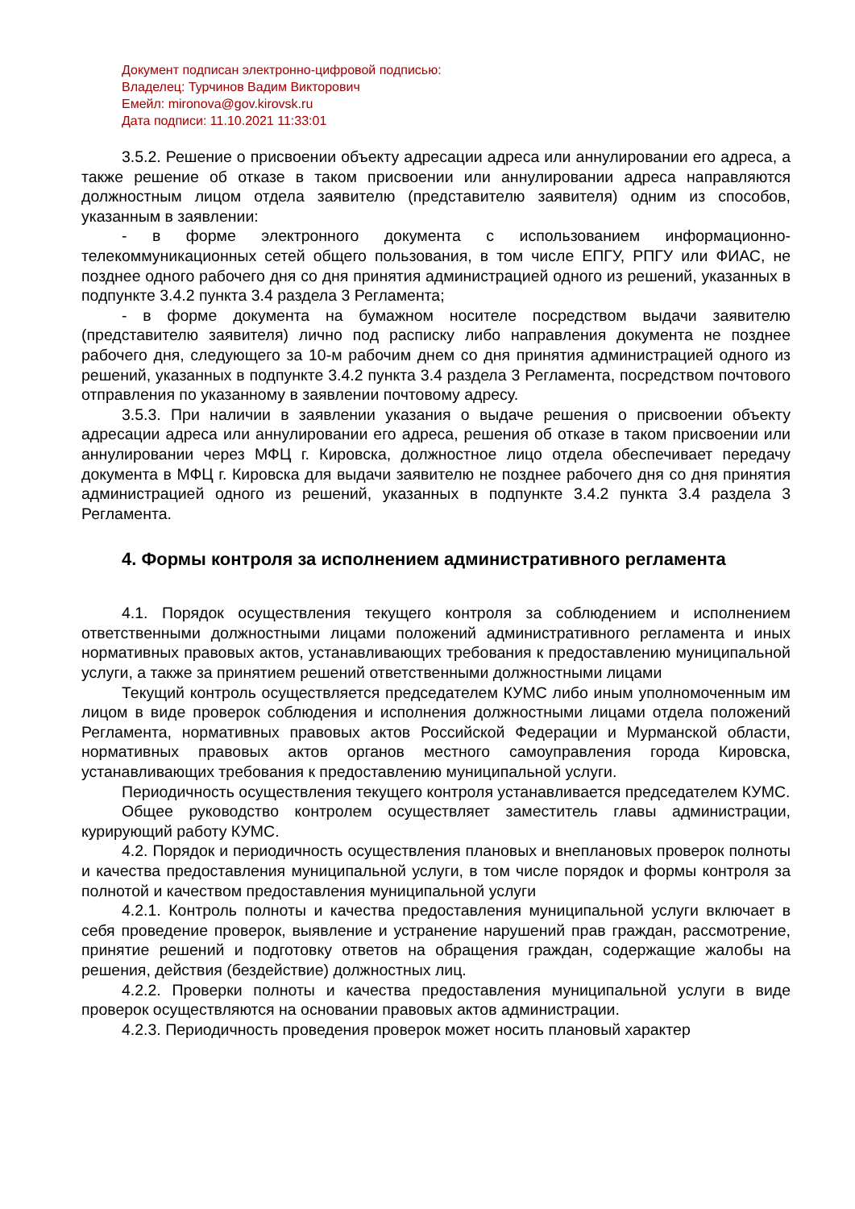Документ подписан электронно-цифровой подписью:
Владелец: Турчинов Вадим Викторович
Емейл: mironova@gov.kirovsk.ru
Дата подписи: 11.10.2021 11:33:01
3.5.2. Решение о присвоении объекту адресации адреса или аннулировании его адреса, а также решение об отказе в таком присвоении или аннулировании адреса направляются должностным лицом отдела заявителю (представителю заявителя) одним из способов, указанным в заявлении:
- в форме электронного документа с использованием информационно-телекоммуникационных сетей общего пользования, в том числе ЕПГУ, РПГУ или ФИАС, не позднее одного рабочего дня со дня принятия администрацией одного из решений, указанных в подпункте 3.4.2 пункта 3.4 раздела 3 Регламента;
- в форме документа на бумажном носителе посредством выдачи заявителю (представителю заявителя) лично под расписку либо направления документа не позднее рабочего дня, следующего за 10-м рабочим днем со дня принятия администрацией одного из решений, указанных в подпункте 3.4.2 пункта 3.4 раздела 3 Регламента, посредством почтового отправления по указанному в заявлении почтовому адресу.
3.5.3. При наличии в заявлении указания о выдаче решения о присвоении объекту адресации адреса или аннулировании его адреса, решения об отказе в таком присвоении или аннулировании через МФЦ г. Кировска, должностное лицо отдела обеспечивает передачу документа в МФЦ г. Кировска для выдачи заявителю не позднее рабочего дня со дня принятия администрацией одного из решений, указанных в подпункте 3.4.2 пункта 3.4 раздела 3 Регламента.
4. Формы контроля за исполнением административного регламента
4.1. Порядок осуществления текущего контроля за соблюдением и исполнением ответственными должностными лицами положений административного регламента и иных нормативных правовых актов, устанавливающих требования к предоставлению муниципальной услуги, а также за принятием решений ответственными должностными лицами
Текущий контроль осуществляется председателем КУМС либо иным уполномоченным им лицом в виде проверок соблюдения и исполнения должностными лицами отдела положений Регламента, нормативных правовых актов Российской Федерации и Мурманской области, нормативных правовых актов органов местного самоуправления города Кировска, устанавливающих требования к предоставлению муниципальной услуги.
Периодичность осуществления текущего контроля устанавливается председателем КУМС.
Общее руководство контролем осуществляет заместитель главы администрации, курирующий работу КУМС.
4.2. Порядок и периодичность осуществления плановых и внеплановых проверок полноты и качества предоставления муниципальной услуги, в том числе порядок и формы контроля за полнотой и качеством предоставления муниципальной услуги
4.2.1. Контроль полноты и качества предоставления муниципальной услуги включает в себя проведение проверок, выявление и устранение нарушений прав граждан, рассмотрение, принятие решений и подготовку ответов на обращения граждан, содержащие жалобы на решения, действия (бездействие) должностных лиц.
4.2.2. Проверки полноты и качества предоставления муниципальной услуги в виде проверок осуществляются на основании правовых актов администрации.
4.2.3. Периодичность проведения проверок может носить плановый характер